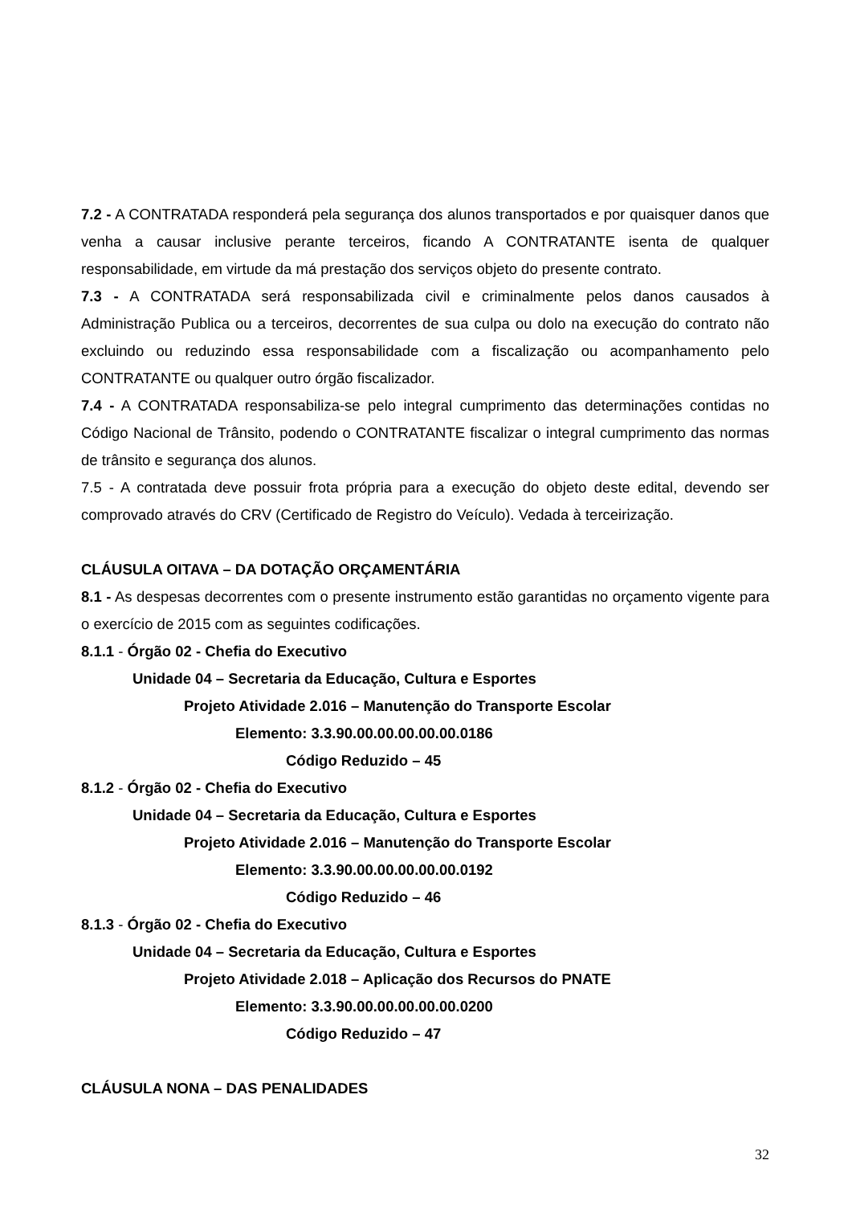7.2 - A CONTRATADA responderá pela segurança dos alunos transportados e por quaisquer danos que venha a causar inclusive perante terceiros, ficando A CONTRATANTE isenta de qualquer responsabilidade, em virtude da má prestação dos serviços objeto do presente contrato.
7.3 - A CONTRATADA será responsabilizada civil e criminalmente pelos danos causados à Administração Publica ou a terceiros, decorrentes de sua culpa ou dolo na execução do contrato não excluindo ou reduzindo essa responsabilidade com a fiscalização ou acompanhamento pelo CONTRATANTE ou qualquer outro órgão fiscalizador.
7.4 - A CONTRATADA responsabiliza-se pelo integral cumprimento das determinações contidas no Código Nacional de Trânsito, podendo o CONTRATANTE fiscalizar o integral cumprimento das normas de trânsito e segurança dos alunos.
7.5 - A contratada deve possuir frota própria para a execução do objeto deste edital, devendo ser comprovado através do CRV (Certificado de Registro do Veículo). Vedada à terceirização.
CLÁUSULA OITAVA – DA DOTAÇÃO ORÇAMENTÁRIA
8.1 - As despesas decorrentes com o presente instrumento estão garantidas no orçamento vigente para o exercício de 2015 com as seguintes codificações.
8.1.1 - Órgão 02 - Chefia do Executivo
Unidade 04 – Secretaria da Educação, Cultura e Esportes
Projeto Atividade 2.016 – Manutenção do Transporte Escolar
Elemento: 3.3.90.00.00.00.00.00.0186
Código Reduzido – 45
8.1.2 - Órgão 02 - Chefia do Executivo
Unidade 04 – Secretaria da Educação, Cultura e Esportes
Projeto Atividade 2.016 – Manutenção do Transporte Escolar
Elemento: 3.3.90.00.00.00.00.00.0192
Código Reduzido – 46
8.1.3 - Órgão 02 - Chefia do Executivo
Unidade 04 – Secretaria da Educação, Cultura e Esportes
Projeto Atividade 2.018 – Aplicação dos Recursos do PNATE
Elemento: 3.3.90.00.00.00.00.00.0200
Código Reduzido – 47
CLÁUSULA NONA – DAS PENALIDADES
32